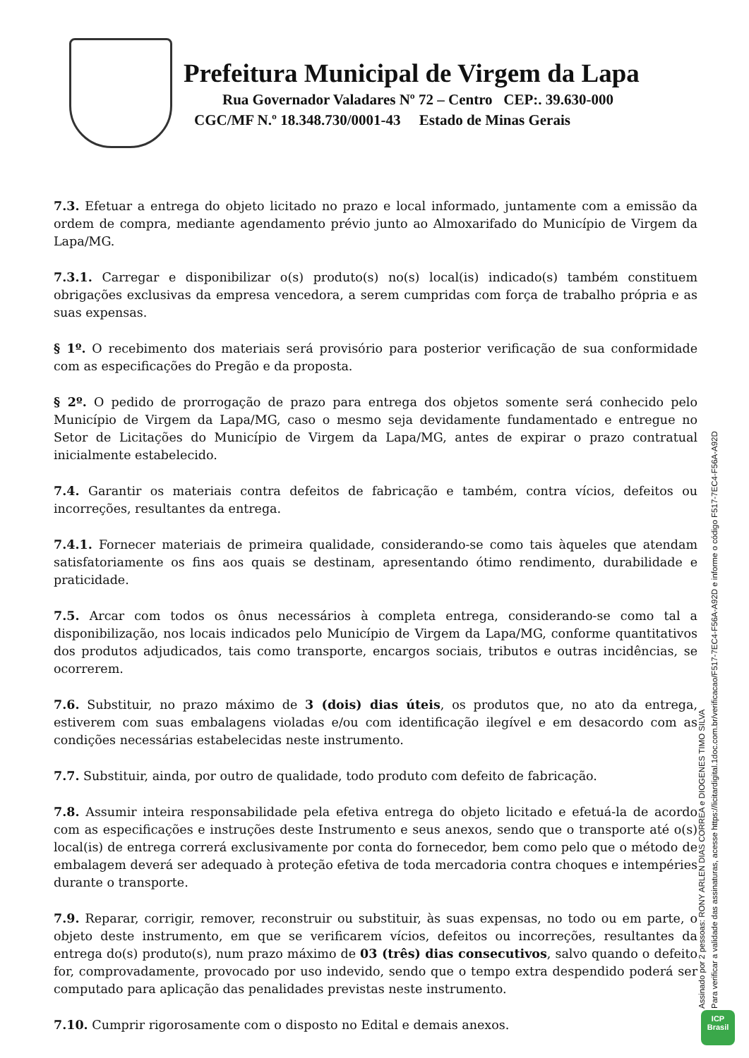Prefeitura Municipal de Virgem da Lapa
Rua Governador Valadares Nº 72 – Centro CEP:. 39.630-000
CGC/MF N.º 18.348.730/0001-43 Estado de Minas Gerais
7.3. Efetuar a entrega do objeto licitado no prazo e local informado, juntamente com a emissão da ordem de compra, mediante agendamento prévio junto ao Almoxarifado do Município de Virgem da Lapa/MG.
7.3.1. Carregar e disponibilizar o(s) produto(s) no(s) local(is) indicado(s) também constituem obrigações exclusivas da empresa vencedora, a serem cumpridas com força de trabalho própria e as suas expensas.
§ 1º. O recebimento dos materiais será provisório para posterior verificação de sua conformidade com as especificações do Pregão e da proposta.
§ 2º. O pedido de prorrogação de prazo para entrega dos objetos somente será conhecido pelo Município de Virgem da Lapa/MG, caso o mesmo seja devidamente fundamentado e entregue no Setor de Licitações do Município de Virgem da Lapa/MG, antes de expirar o prazo contratual inicialmente estabelecido.
7.4. Garantir os materiais contra defeitos de fabricação e também, contra vícios, defeitos ou incorreções, resultantes da entrega.
7.4.1. Fornecer materiais de primeira qualidade, considerando-se como tais àqueles que atendam satisfatoriamente os fins aos quais se destinam, apresentando ótimo rendimento, durabilidade e praticidade.
7.5. Arcar com todos os ônus necessários à completa entrega, considerando-se como tal a disponibilização, nos locais indicados pelo Município de Virgem da Lapa/MG, conforme quantitativos dos produtos adjudicados, tais como transporte, encargos sociais, tributos e outras incidências, se ocorrerem.
7.6. Substituir, no prazo máximo de 3 (dois) dias úteis, os produtos que, no ato da entrega, estiverem com suas embalagens violadas e/ou com identificação ilegível e em desacordo com as condições necessárias estabelecidas neste instrumento.
7.7. Substituir, ainda, por outro de qualidade, todo produto com defeito de fabricação.
7.8. Assumir inteira responsabilidade pela efetiva entrega do objeto licitado e efetuá-la de acordo com as especificações e instruções deste Instrumento e seus anexos, sendo que o transporte até o(s) local(is) de entrega correrá exclusivamente por conta do fornecedor, bem como pelo que o método de embalagem deverá ser adequado à proteção efetiva de toda mercadoria contra choques e intempéries durante o transporte.
7.9. Reparar, corrigir, remover, reconstruir ou substituir, às suas expensas, no todo ou em parte, o objeto deste instrumento, em que se verificarem vícios, defeitos ou incorreções, resultantes da entrega do(s) produto(s), num prazo máximo de 03 (três) dias consecutivos, salvo quando o defeito for, comprovadamente, provocado por uso indevido, sendo que o tempo extra despendido poderá ser computado para aplicação das penalidades previstas neste instrumento.
7.10. Cumprir rigorosamente com o disposto no Edital e demais anexos.
Assinado por 2 pessoas: RONY ARLEN DIAS CORREA e DIOGENES TIMO SILVA
Para verificar a validade das assinaturas, acesse https://licitardigital.1doc.com.br/verificacao/F517-7EC4-F56A-A92D e informe o código F517-7EC4-F56A-A92D
ICP
Brasil